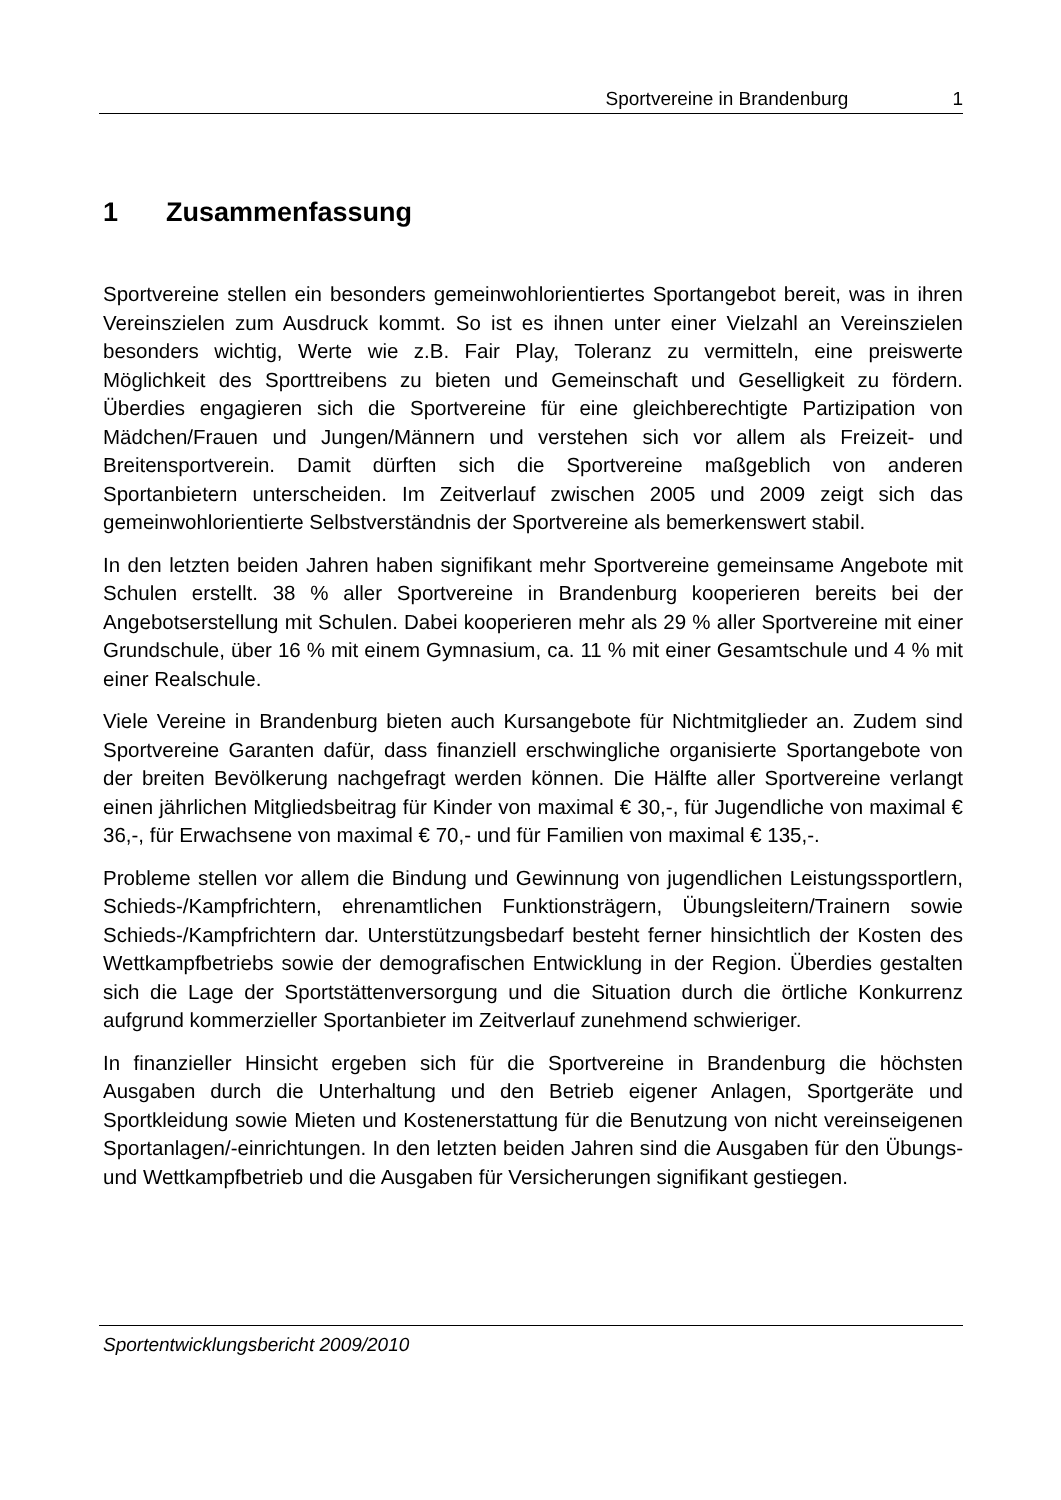Sportvereine in Brandenburg 1
1 Zusammenfassung
Sportvereine stellen ein besonders gemeinwohlorientiertes Sportangebot bereit, was in ihren Vereinszielen zum Ausdruck kommt. So ist es ihnen unter einer Vielzahl an Vereinszielen besonders wichtig, Werte wie z.B. Fair Play, Toleranz zu vermitteln, eine preiswerte Möglichkeit des Sporttreibens zu bieten und Gemeinschaft und Geselligkeit zu fördern. Überdies engagieren sich die Sportvereine für eine gleichberechtigte Partizipation von Mädchen/Frauen und Jungen/Männern und verstehen sich vor allem als Freizeit- und Breitensportverein. Damit dürften sich die Sportvereine maßgeblich von anderen Sportanbietern unterscheiden. Im Zeitverlauf zwischen 2005 und 2009 zeigt sich das gemeinwohlorientierte Selbstverständnis der Sportvereine als bemerkenswert stabil.
In den letzten beiden Jahren haben signifikant mehr Sportvereine gemeinsame Angebote mit Schulen erstellt. 38 % aller Sportvereine in Brandenburg kooperieren bereits bei der Angebotserstellung mit Schulen. Dabei kooperieren mehr als 29 % aller Sportvereine mit einer Grundschule, über 16 % mit einem Gymnasium, ca. 11 % mit einer Gesamtschule und 4 % mit einer Realschule.
Viele Vereine in Brandenburg bieten auch Kursangebote für Nichtmitglieder an. Zudem sind Sportvereine Garanten dafür, dass finanziell erschwingliche organisierte Sportangebote von der breiten Bevölkerung nachgefragt werden können. Die Hälfte aller Sportvereine verlangt einen jährlichen Mitgliedsbeitrag für Kinder von maximal € 30,-, für Jugendliche von maximal € 36,-, für Erwachsene von maximal € 70,- und für Familien von maximal € 135,-.
Probleme stellen vor allem die Bindung und Gewinnung von jugendlichen Leistungssportlern, Schieds-/Kampfrichtern, ehrenamtlichen Funktionsträgern, Übungsleitern/Trainern sowie Schieds-/Kampfrichtern dar. Unterstützungsbedarf besteht ferner hinsichtlich der Kosten des Wettkampfbetriebs sowie der demografischen Entwicklung in der Region. Überdies gestalten sich die Lage der Sportstättenversorgung und die Situation durch die örtliche Konkurrenz aufgrund kommerzieller Sportanbieter im Zeitverlauf zunehmend schwieriger.
In finanzieller Hinsicht ergeben sich für die Sportvereine in Brandenburg die höchsten Ausgaben durch die Unterhaltung und den Betrieb eigener Anlagen, Sportgeräte und Sportkleidung sowie Mieten und Kostenerstattung für die Benutzung von nicht vereinseigenen Sportanlagen/-einrichtungen. In den letzten beiden Jahren sind die Ausgaben für den Übungs- und Wettkampfbetrieb und die Ausgaben für Versicherungen signifikant gestiegen.
Sportentwicklungsbericht 2009/2010